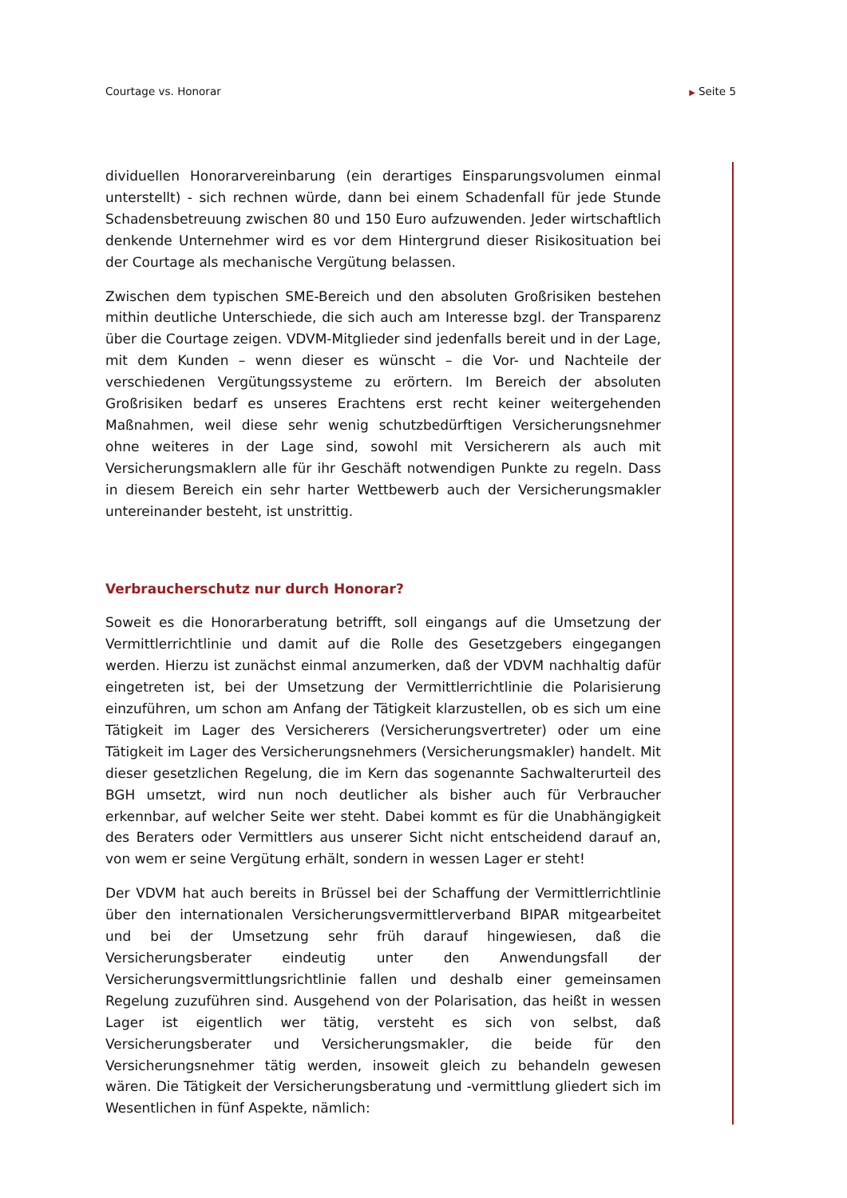Courtage vs. Honorar
▶ Seite 5
dividuellen Honorarvereinbarung (ein derartiges Einsparungsvolumen einmal unterstellt) - sich rechnen würde, dann bei einem Schadenfall für jede Stunde Schadensbetreuung zwischen 80 und 150 Euro aufzuwenden. Jeder wirtschaftlich denkende Unternehmer wird es vor dem Hintergrund dieser Risikosituation bei der Courtage als mechanische Vergütung belassen.
Zwischen dem typischen SME-Bereich und den absoluten Großrisiken bestehen mithin deutliche Unterschiede, die sich auch am Interesse bzgl. der Transparenz über die Courtage zeigen. VDVM-Mitglieder sind jedenfalls bereit und in der Lage, mit dem Kunden – wenn dieser es wünscht – die Vor- und Nachteile der verschiedenen Vergütungssysteme zu erörtern. Im Bereich der absoluten Großrisiken bedarf es unseres Erachtens erst recht keiner weitergehenden Maßnahmen, weil diese sehr wenig schutzbedürftigen Versicherungsnehmer ohne weiteres in der Lage sind, sowohl mit Versicherern als auch mit Versicherungsmaklern alle für ihr Geschäft notwendigen Punkte zu regeln. Dass in diesem Bereich ein sehr harter Wettbewerb auch der Versicherungsmakler untereinander besteht, ist unstrittig.
Verbraucherschutz nur durch Honorar?
Soweit es die Honorarberatung betrifft, soll eingangs auf die Umsetzung der Vermittlerrichtlinie und damit auf die Rolle des Gesetzgebers eingegangen werden. Hierzu ist zunächst einmal anzumerken, daß der VDVM nachhaltig dafür eingetreten ist, bei der Umsetzung der Vermittlerrichtlinie die Polarisierung einzuführen, um schon am Anfang der Tätigkeit klarzustellen, ob es sich um eine Tätigkeit im Lager des Versicherers (Versicherungsvertreter) oder um eine Tätigkeit im Lager des Versicherungsnehmers (Versicherungsmakler) handelt. Mit dieser gesetzlichen Regelung, die im Kern das sogenannte Sachwalterurteil des BGH umsetzt, wird nun noch deutlicher als bisher auch für Verbraucher erkennbar, auf welcher Seite wer steht. Dabei kommt es für die Unabhängigkeit des Beraters oder Vermittlers aus unserer Sicht nicht entscheidend darauf an, von wem er seine Vergütung erhält, sondern in wessen Lager er steht!
Der VDVM hat auch bereits in Brüssel bei der Schaffung der Vermittlerrichtlinie über den internationalen Versicherungsvermittlerverband BIPAR mitgearbeitet und bei der Umsetzung sehr früh darauf hingewiesen, daß die Versicherungsberater eindeutig unter den Anwendungsfall der Versicherungsvermittlungsrichtlinie fallen und deshalb einer gemeinsamen Regelung zuzuführen sind. Ausgehend von der Polarisation, das heißt in wessen Lager ist eigentlich wer tätig, versteht es sich von selbst, daß Versicherungsberater und Versicherungsmakler, die beide für den Versicherungsnehmer tätig werden, insoweit gleich zu behandeln gewesen wären. Die Tätigkeit der Versicherungsberatung und -vermittlung gliedert sich im Wesentlichen in fünf Aspekte, nämlich: